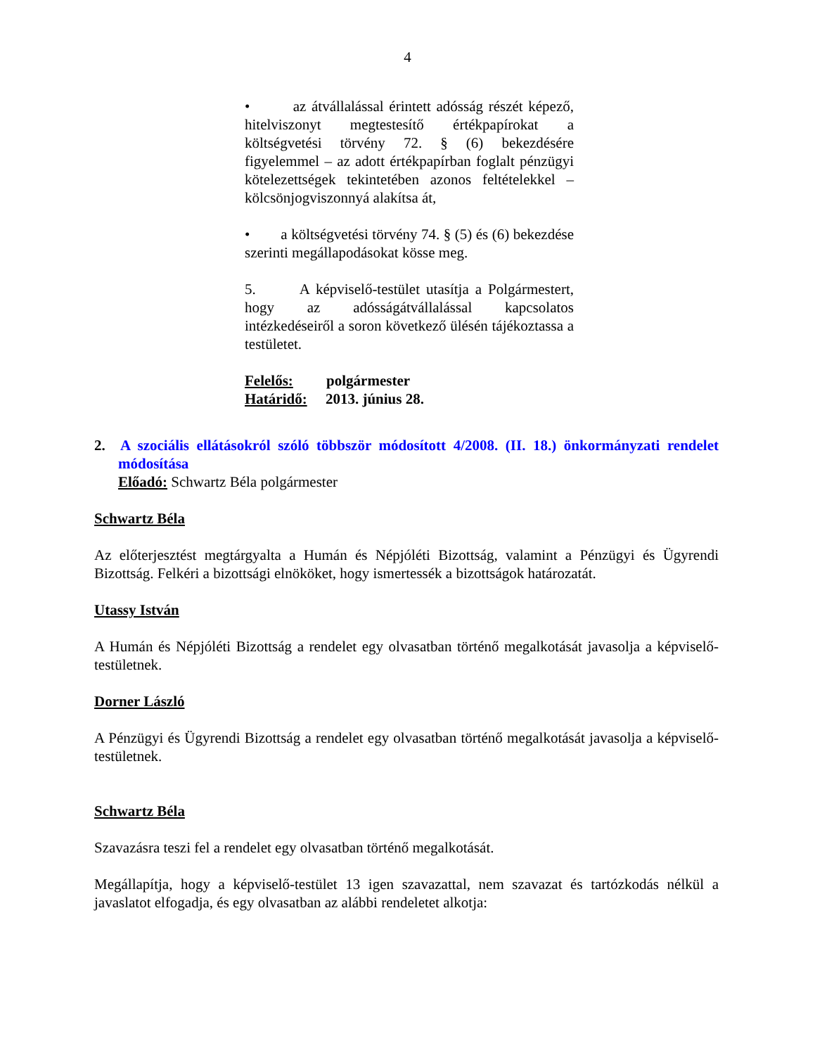4
• az átvállalással érintett adósság részét képező, hitelviszonyt megtestesítő értékpapírokat a költségvetési törvény 72. § (6) bekezdésére figyelemmel – az adott értékpapírban foglalt pénzügyi kötelezettségek tekintetében azonos feltételekkel – kölcsönjogviszonnyá alakítsa át,
• a költségvetési törvény 74. § (5) és (6) bekezdése szerinti megállapodásokat kösse meg.
5. A képviselő-testület utasítja a Polgármestert, hogy az adósságátvállalással kapcsolatos intézkedéseiről a soron következő ülésén tájékoztassa a testületet.
Felelős: polgármester
Határidő: 2013. június 28.
2. A szociális ellátásokról szóló többször módosított 4/2008. (II. 18.) önkormányzati rendelet módosítása
Előadó: Schwartz Béla polgármester
Schwartz Béla
Az előterjesztést megtárgyalta a Humán és Népjóléti Bizottság, valamint a Pénzügyi és Ügyrendi Bizottság. Felkéri a bizottsági elnököket, hogy ismertessék a bizottságok határozatát.
Utassy István
A Humán és Népjóléti Bizottság a rendelet egy olvasatban történő megalkotását javasolja a képviselő-testületnek.
Dorner László
A Pénzügyi és Ügyrendi Bizottság a rendelet egy olvasatban történő megalkotását javasolja a képviselő-testületnek.
Schwartz Béla
Szavazásra teszi fel a rendelet egy olvasatban történő megalkotását.
Megállapítja, hogy a képviselő-testület 13 igen szavazattal, nem szavazat és tartózkodás nélkül a javaslatot elfogadja, és egy olvasatban az alábbi rendeletet alkotja: